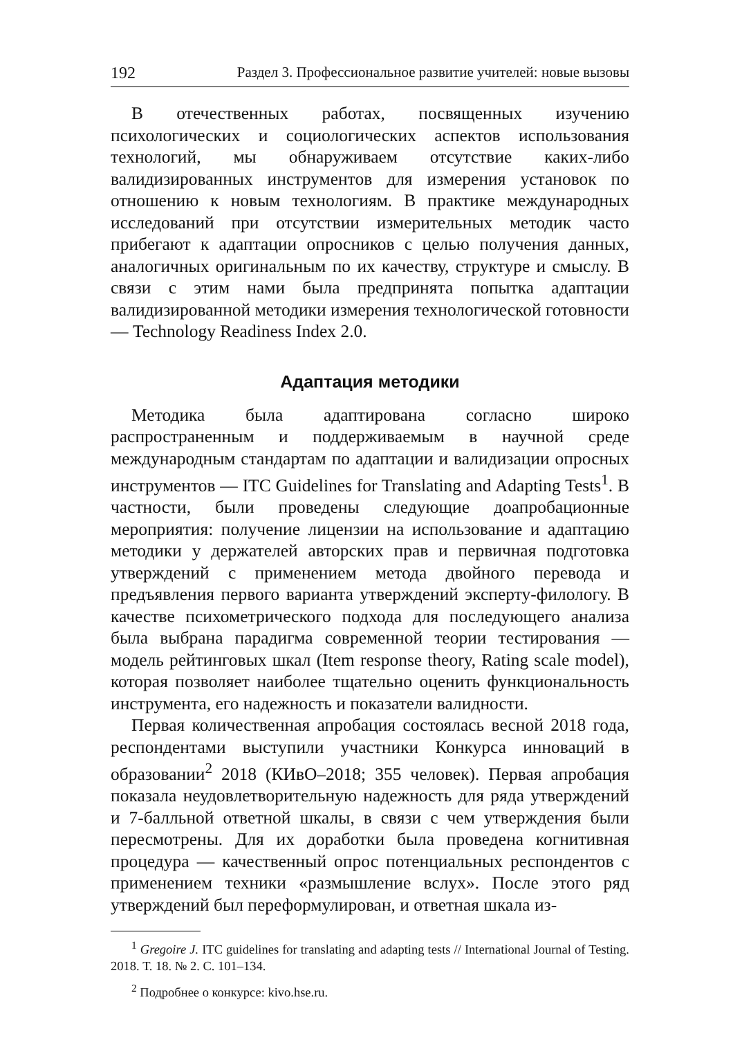192 Раздел 3. Профессиональное развитие учителей: новые вызовы
В отечественных работах, посвященных изучению психологических и социологических аспектов использования технологий, мы обнаруживаем отсутствие каких-либо валидизированных инструментов для измерения установок по отношению к новым технологиям. В практике международных исследований при отсутствии измерительных методик часто прибегают к адаптации опросников с целью получения данных, аналогичных оригинальным по их качеству, структуре и смыслу. В связи с этим нами была предпринята попытка адаптации валидизированной методики измерения технологической готовности — Technology Readiness Index 2.0.
Адаптация методики
Методика была адаптирована согласно широко распространенным и поддерживаемым в научной среде международным стандартам по адаптации и валидизации опросных инструментов — ITC Guidelines for Translating and Adapting Tests<sup>1</sup>. В частности, были проведены следующие доапробационные мероприятия: получение лицензии на использование и адаптацию методики у держателей авторских прав и первичная подготовка утверждений с применением метода двойного перевода и предъявления первого варианта утверждений эксперту-филологу. В качестве психометрического подхода для последующего анализа была выбрана парадигма современной теории тестирования — модель рейтинговых шкал (Item response theory, Rating scale model), которая позволяет наиболее тщательно оценить функциональность инструмента, его надежность и показатели валидности.
Первая количественная апробация состоялась весной 2018 года, респондентами выступили участники Конкурса инноваций в образовании<sup>2</sup> 2018 (КИвО–2018; 355 человек). Первая апробация показала неудовлетворительную надежность для ряда утверждений и 7-балльной ответной шкалы, в связи с чем утверждения были пересмотрены. Для их доработки была проведена когнитивная процедура — качественный опрос потенциальных респондентов с применением техники «размышление вслух». После этого ряд утверждений был переформулирован, и ответная шкала из-
<sup>1</sup> Gregoire J. ITC guidelines for translating and adapting tests // International Journal of Testing. 2018. Т. 18. № 2. С. 101–134.
<sup>2</sup> Подробнее о конкурсе: kivo.hse.ru.